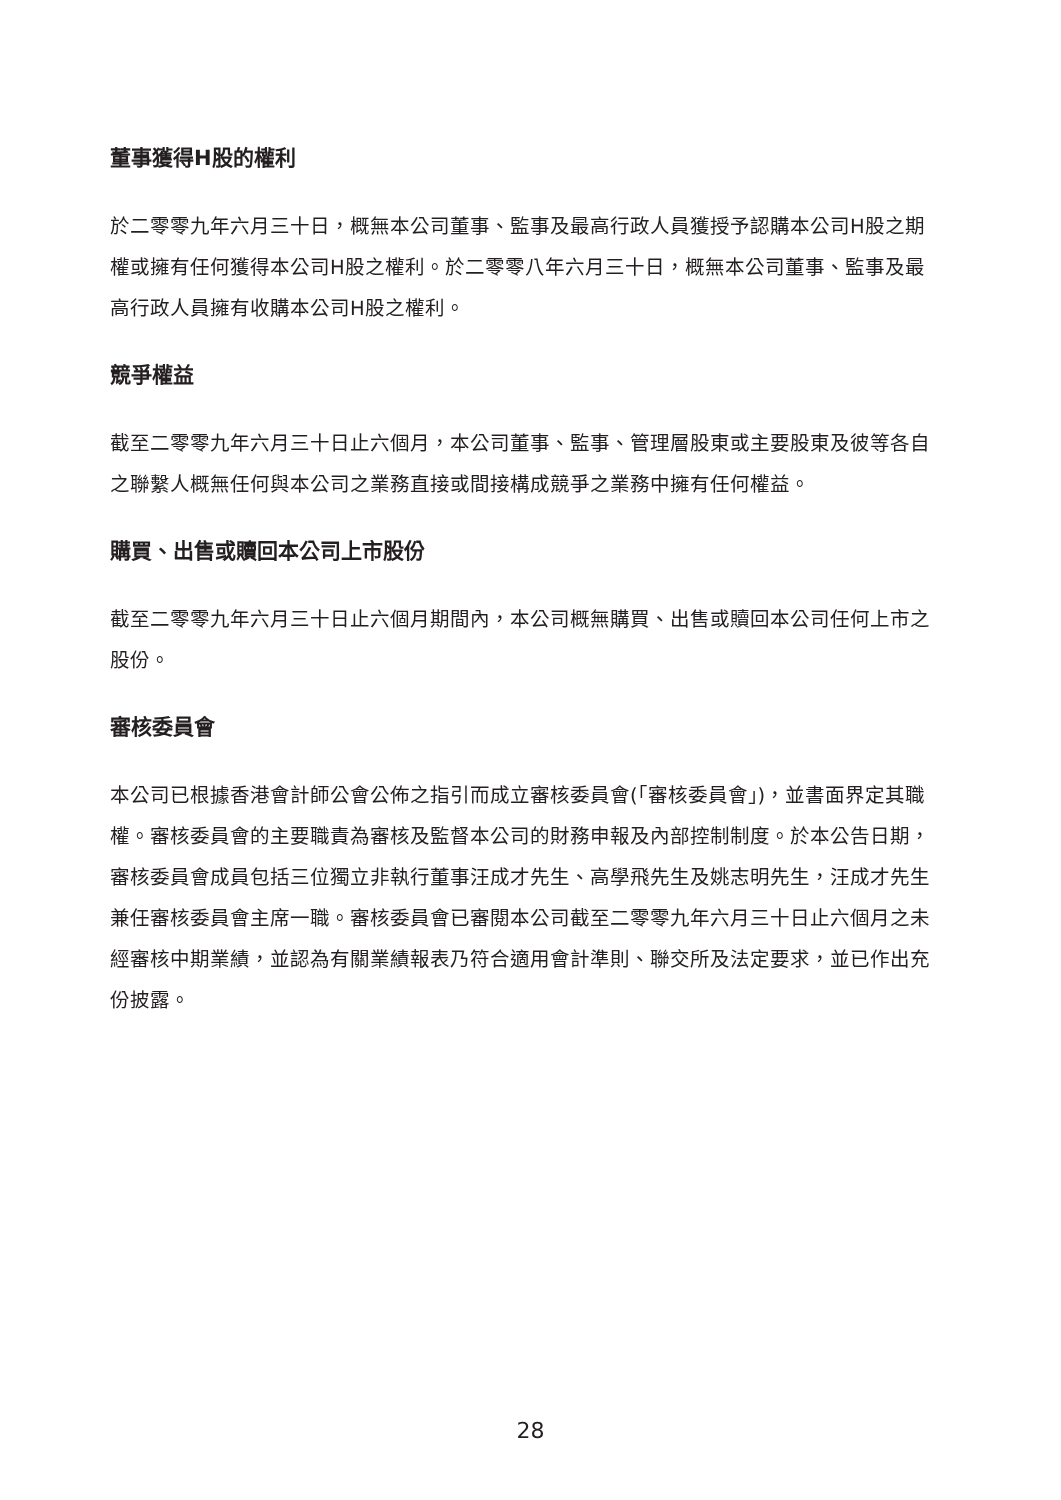董事獲得H股的權利
於二零零九年六月三十日，概無本公司董事、監事及最高行政人員獲授予認購本公司H股之期權或擁有任何獲得本公司H股之權利。於二零零八年六月三十日，概無本公司董事、監事及最高行政人員擁有收購本公司H股之權利。
競爭權益
截至二零零九年六月三十日止六個月，本公司董事、監事、管理層股東或主要股東及彼等各自之聯繫人概無任何與本公司之業務直接或間接構成競爭之業務中擁有任何權益。
購買、出售或贖回本公司上市股份
截至二零零九年六月三十日止六個月期間內，本公司概無購買、出售或贖回本公司任何上市之股份。
審核委員會
本公司已根據香港會計師公會公佈之指引而成立審核委員會(「審核委員會」)，並書面界定其職權。審核委員會的主要職責為審核及監督本公司的財務申報及內部控制制度。於本公告日期，審核委員會成員包括三位獨立非執行董事汪成才先生、高學飛先生及姚志明先生，汪成才先生兼任審核委員會主席一職。審核委員會已審閱本公司截至二零零九年六月三十日止六個月之未經審核中期業績，並認為有關業績報表乃符合適用會計準則、聯交所及法定要求，並已作出充份披露。
28